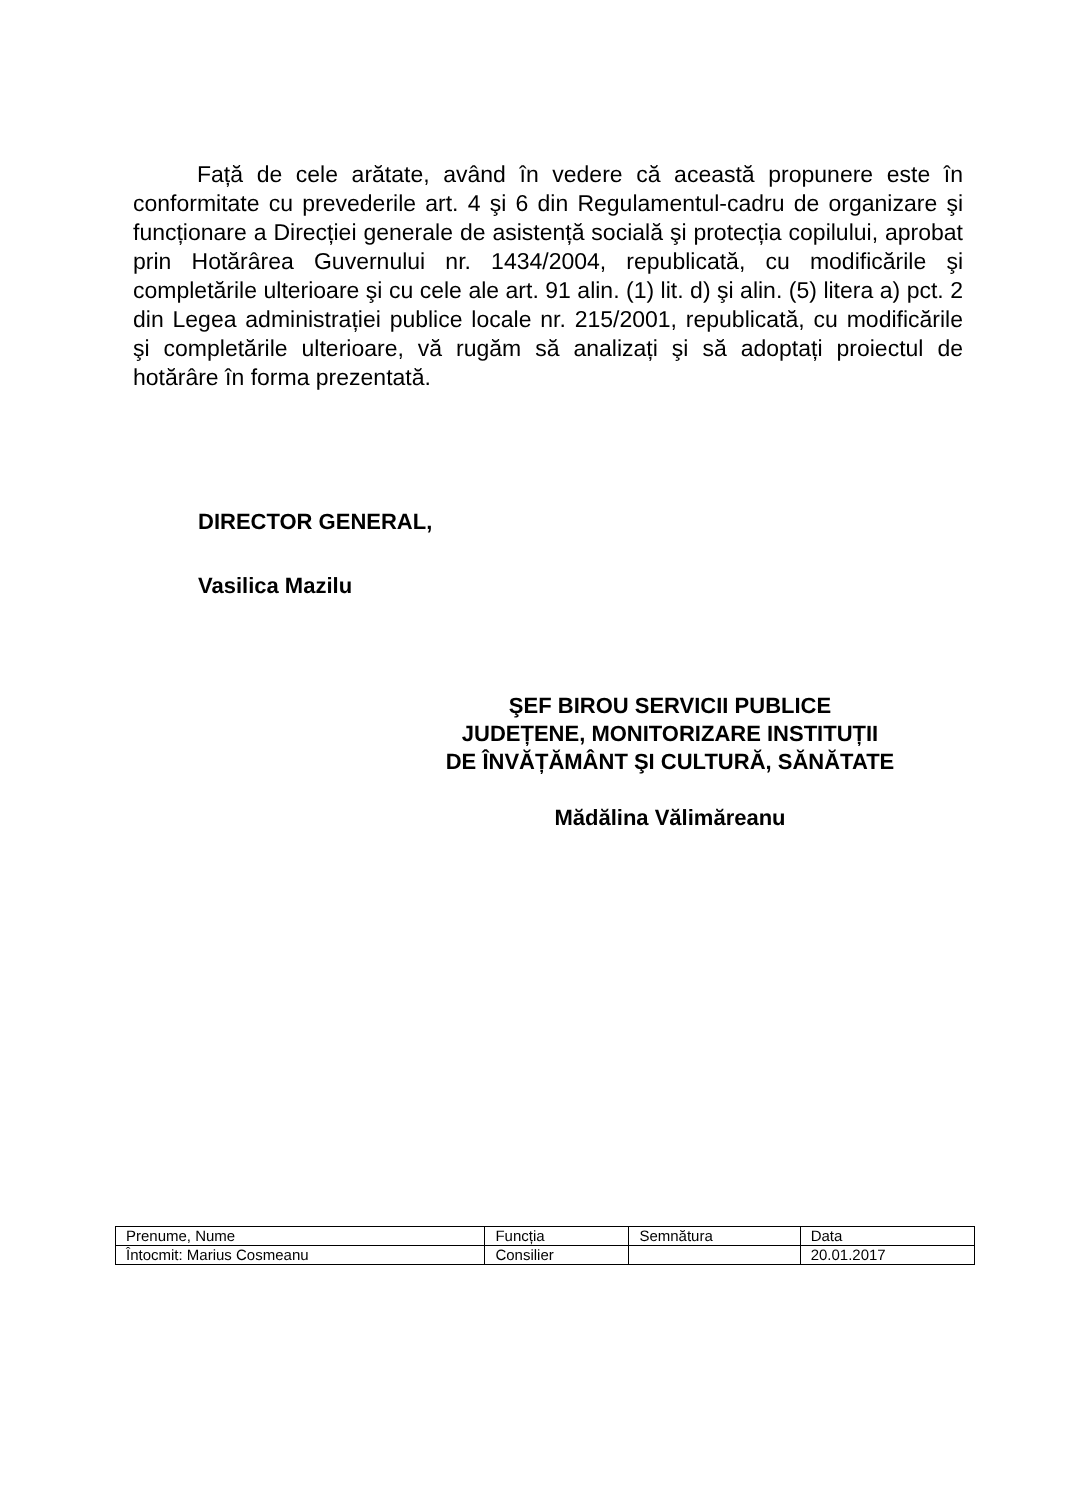Față de cele arătate, având în vedere că această propunere este în conformitate cu prevederile art. 4 şi 6 din Regulamentul-cadru de organizare şi funcționare a Direcției generale de asistență socială şi protecția copilului, aprobat prin Hotărârea Guvernului nr. 1434/2004, republicată, cu modificările şi completările ulterioare şi cu cele ale art. 91 alin. (1) lit. d) şi alin. (5) litera a) pct. 2 din Legea administrației publice locale nr. 215/2001, republicată, cu modificările şi completările ulterioare, vă rugăm să analizați şi să adoptați proiectul de hotărâre în forma prezentată.
DIRECTOR GENERAL,
Vasilica Mazilu
ŞEF BIROU SERVICII PUBLICE
JUDEȚENE, MONITORIZARE INSTITUȚII
DE ÎNVĂȚĂMÂNT ŞI CULTURĂ, SĂNĂTATE
Mădălina Vălimăreanu
| Prenume, Nume | Funcția | Semnătura | Data |
| Întocmit: Marius Cosmeanu | Consilier | | 20.01.2017 |